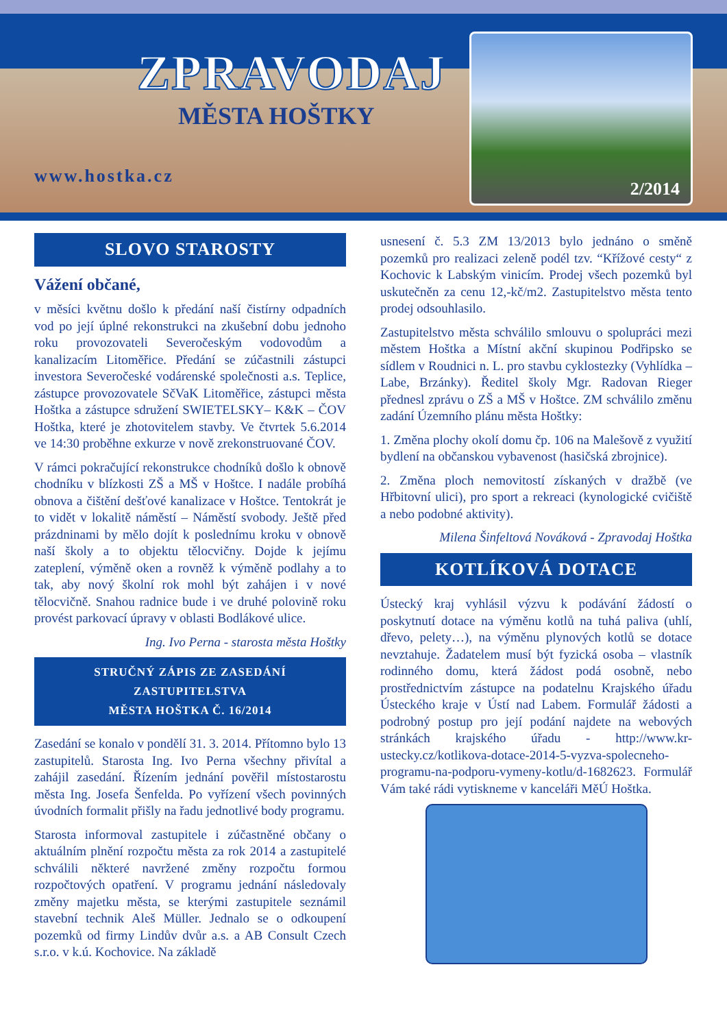ZPRAVODAJ
MĚSTA HOŠTKY
www.hostka.cz
2/2014
SLOVO STAROSTY
Vážení občané,
v měsíci květnu došlo k předání naší čistírny odpadních vod po její úplné rekonstrukci na zkušební dobu jednoho roku provozovateli Severočeským vodovodům a kanalizacím Litoměřice. Předání se zúčastnili zástupci investora Severočeské vodárenské společnosti a.s. Teplice, zástupce provozovatele SčVaK Litoměřice, zástupci města Hoštka a zástupce sdružení SWIETELSKY– K&K – ČOV Hoštka, které je zhotovitelem stavby. Ve čtvrtek 5.6.2014 ve 14:30 proběhne exkurze v nově zrekonstruované ČOV.
V rámci pokračující rekonstrukce chodníků došlo k obnově chodníku v blízkosti ZŠ a MŠ v Hoštce. I nadále probíhá obnova a čištění dešťové kanalizace v Hoštce. Tentokrát je to vidět v lokalitě náměstí – Náměstí svobody. Ještě před prázdninami by mělo dojít k poslednímu kroku v obnově naší školy a to objektu tělocvičny. Dojde k jejímu zateplení, výměně oken a rovněž k výměně podlahy a to tak, aby nový školní rok mohl být zahájen i v nové tělocvičně. Snahou radnice bude i ve druhé polovině roku provést parkovací úpravy v oblasti Bodlákové ulice.
Ing. Ivo Perna - starosta města Hoštky
STRUČNÝ ZÁPIS ZE ZASEDÁNÍ ZASTUPITELSTVA
MĚSTA HOŠTKA Č. 16/2014
Zasedání se konalo v pondělí 31. 3. 2014. Přítomno bylo 13 zastupitelů. Starosta Ing. Ivo Perna všechny přivítal a zahájil zasedání. Řízením jednání pověřil místostarostu města Ing. Josefa Šenfelda. Po vyřízení všech povinných úvodních formalit přišly na řadu jednotlivé body programu.
Starosta informoval zastupitele i zúčastněné občany o aktuálním plnění rozpočtu města za rok 2014 a zastupitelé schválili některé navržené změny rozpočtu formou rozpočtových opatření. V programu jednání následovaly změny majetku města, se kterými zastupitele seznámil stavební technik Aleš Müller. Jednalo se o odkoupení pozemků od firmy Lindův dvůr a.s. a AB Consult Czech s.r.o. v k.ú. Kochovice. Na základě
usnesení č. 5.3 ZM 13/2013 bylo jednáno o směně pozemků pro realizaci zeleně podél tzv. “Křížové cesty“ z Kochovic k Labským vinicím. Prodej všech pozemků byl uskutečněn za cenu 12,-kč/m2. Zastupitelstvo města tento prodej odsouhlasilo.
Zastupitelstvo města schválilo smlouvu o spolupráci mezi městem Hoštka a Místní akční skupinou Podřipsko se sídlem v Roudnici n. L. pro stavbu cyklostezky (Vyhlídka – Labe, Brzánky). Ředitel školy Mgr. Radovan Rieger přednesl zprávu o ZŠ a MŠ v Hoštce. ZM schválilo změnu zadání Územního plánu města Hoštky:
1. Změna plochy okolí domu čp. 106 na Malešově z využití bydlení na občanskou vybavenost (hasičská zbrojnice).
2. Změna ploch nemovitostí získaných v dražbě (ve Hřbitovní ulici), pro sport a rekreaci (kynologické cvičiště a nebo podobné aktivity).
Milena Šinfeltová Nováková - Zpravodaj Hoštka
KOTLÍKOVÁ DOTACE
Ústecký kraj vyhlásil výzvu k podávání žádostí o poskytnutí dotace na výměnu kotlů na tuhá paliva (uhlí, dřevo, pelety…), na výměnu plynových kotlů se dotace nevztahuje. Žadatelem musí být fyzická osoba – vlastník rodinného domu, která žádost podá osobně, nebo prostřednictvím zástupce na podatelnu Krajského úřadu Ústeckého kraje v Ústí nad Labem. Formulář žádosti a podrobný postup pro její podání najdete na webových stránkách krajského úřadu - http://www.kr-ustecky.cz/kotlikova-dotace-2014-5-vyzva-spolecneho-programu-na-podporu-vymeny-kotlu/d-1682623. Formulář Vám také rádi vytiskneme v kanceláři MěÚ Hoštka.